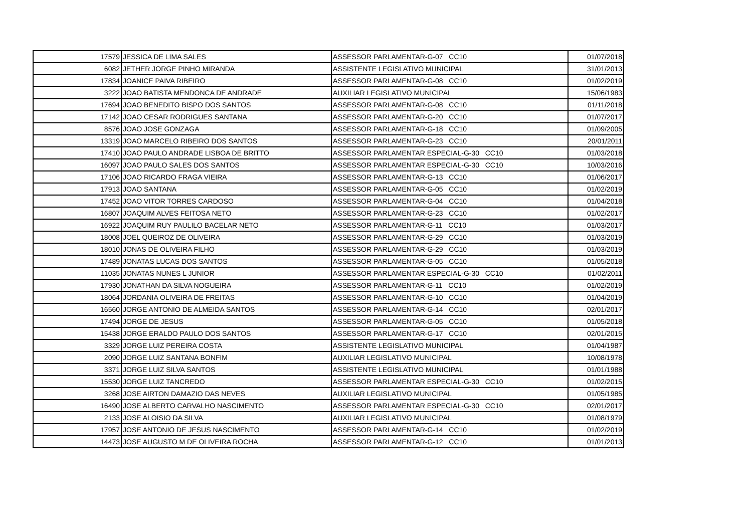| 17579 | JESSICA DE LIMA SALES | ASSESSOR PARLAMENTAR-G-07 CC10 | 01/07/2018 |
| 6082 | JETHER JORGE PINHO MIRANDA | ASSISTENTE LEGISLATIVO MUNICIPAL | 31/01/2013 |
| 17834 | JOANICE PAIVA RIBEIRO | ASSESSOR PARLAMENTAR-G-08 CC10 | 01/02/2019 |
| 3222 | JOAO BATISTA MENDONCA DE ANDRADE | AUXILIAR LEGISLATIVO MUNICIPAL | 15/06/1983 |
| 17694 | JOAO BENEDITO BISPO DOS SANTOS | ASSESSOR PARLAMENTAR-G-08 CC10 | 01/11/2018 |
| 17142 | JOAO CESAR RODRIGUES SANTANA | ASSESSOR PARLAMENTAR-G-20 CC10 | 01/07/2017 |
| 8576 | JOAO JOSE GONZAGA | ASSESSOR PARLAMENTAR-G-18 CC10 | 01/09/2005 |
| 13319 | JOAO MARCELO RIBEIRO DOS SANTOS | ASSESSOR PARLAMENTAR-G-23 CC10 | 20/01/2011 |
| 17410 | JOAO PAULO ANDRADE LISBOA DE BRITTO | ASSESSOR PARLAMENTAR ESPECIAL-G-30 CC10 | 01/03/2018 |
| 16097 | JOAO PAULO SALES DOS SANTOS | ASSESSOR PARLAMENTAR ESPECIAL-G-30 CC10 | 10/03/2016 |
| 17106 | JOAO RICARDO FRAGA VIEIRA | ASSESSOR PARLAMENTAR-G-13 CC10 | 01/06/2017 |
| 17913 | JOAO SANTANA | ASSESSOR PARLAMENTAR-G-05 CC10 | 01/02/2019 |
| 17452 | JOAO VITOR TORRES CARDOSO | ASSESSOR PARLAMENTAR-G-04 CC10 | 01/04/2018 |
| 16807 | JOAQUIM ALVES FEITOSA NETO | ASSESSOR PARLAMENTAR-G-23 CC10 | 01/02/2017 |
| 16922 | JOAQUIM RUY PAULILO BACELAR NETO | ASSESSOR PARLAMENTAR-G-11 CC10 | 01/03/2017 |
| 18008 | JOEL QUEIROZ DE OLIVEIRA | ASSESSOR PARLAMENTAR-G-29 CC10 | 01/03/2019 |
| 18010 | JONAS DE OLIVEIRA FILHO | ASSESSOR PARLAMENTAR-G-29 CC10 | 01/03/2019 |
| 17489 | JONATAS LUCAS DOS SANTOS | ASSESSOR PARLAMENTAR-G-05 CC10 | 01/05/2018 |
| 11035 | JONATAS NUNES L JUNIOR | ASSESSOR PARLAMENTAR ESPECIAL-G-30 CC10 | 01/02/2011 |
| 17930 | JONATHAN DA SILVA NOGUEIRA | ASSESSOR PARLAMENTAR-G-11 CC10 | 01/02/2019 |
| 18064 | JORDANIA OLIVEIRA DE FREITAS | ASSESSOR PARLAMENTAR-G-10 CC10 | 01/04/2019 |
| 16560 | JORGE ANTONIO DE ALMEIDA SANTOS | ASSESSOR PARLAMENTAR-G-14 CC10 | 02/01/2017 |
| 17494 | JORGE DE JESUS | ASSESSOR PARLAMENTAR-G-05 CC10 | 01/05/2018 |
| 15438 | JORGE ERALDO PAULO DOS SANTOS | ASSESSOR PARLAMENTAR-G-17 CC10 | 02/01/2015 |
| 3329 | JORGE LUIZ PEREIRA COSTA | ASSISTENTE LEGISLATIVO MUNICIPAL | 01/04/1987 |
| 2090 | JORGE LUIZ SANTANA BONFIM | AUXILIAR LEGISLATIVO MUNICIPAL | 10/08/1978 |
| 3371 | JORGE LUIZ SILVA SANTOS | ASSISTENTE LEGISLATIVO MUNICIPAL | 01/01/1988 |
| 15530 | JORGE LUIZ TANCREDO | ASSESSOR PARLAMENTAR ESPECIAL-G-30 CC10 | 01/02/2015 |
| 3268 | JOSE AIRTON DAMAZIO DAS NEVES | AUXILIAR LEGISLATIVO MUNICIPAL | 01/05/1985 |
| 16490 | JOSE ALBERTO CARVALHO NASCIMENTO | ASSESSOR PARLAMENTAR ESPECIAL-G-30 CC10 | 02/01/2017 |
| 2133 | JOSE ALOISIO DA SILVA | AUXILIAR LEGISLATIVO MUNICIPAL | 01/08/1979 |
| 17957 | JOSE ANTONIO DE JESUS NASCIMENTO | ASSESSOR PARLAMENTAR-G-14 CC10 | 01/02/2019 |
| 14473 | JOSE AUGUSTO M DE OLIVEIRA ROCHA | ASSESSOR PARLAMENTAR-G-12 CC10 | 01/01/2013 |